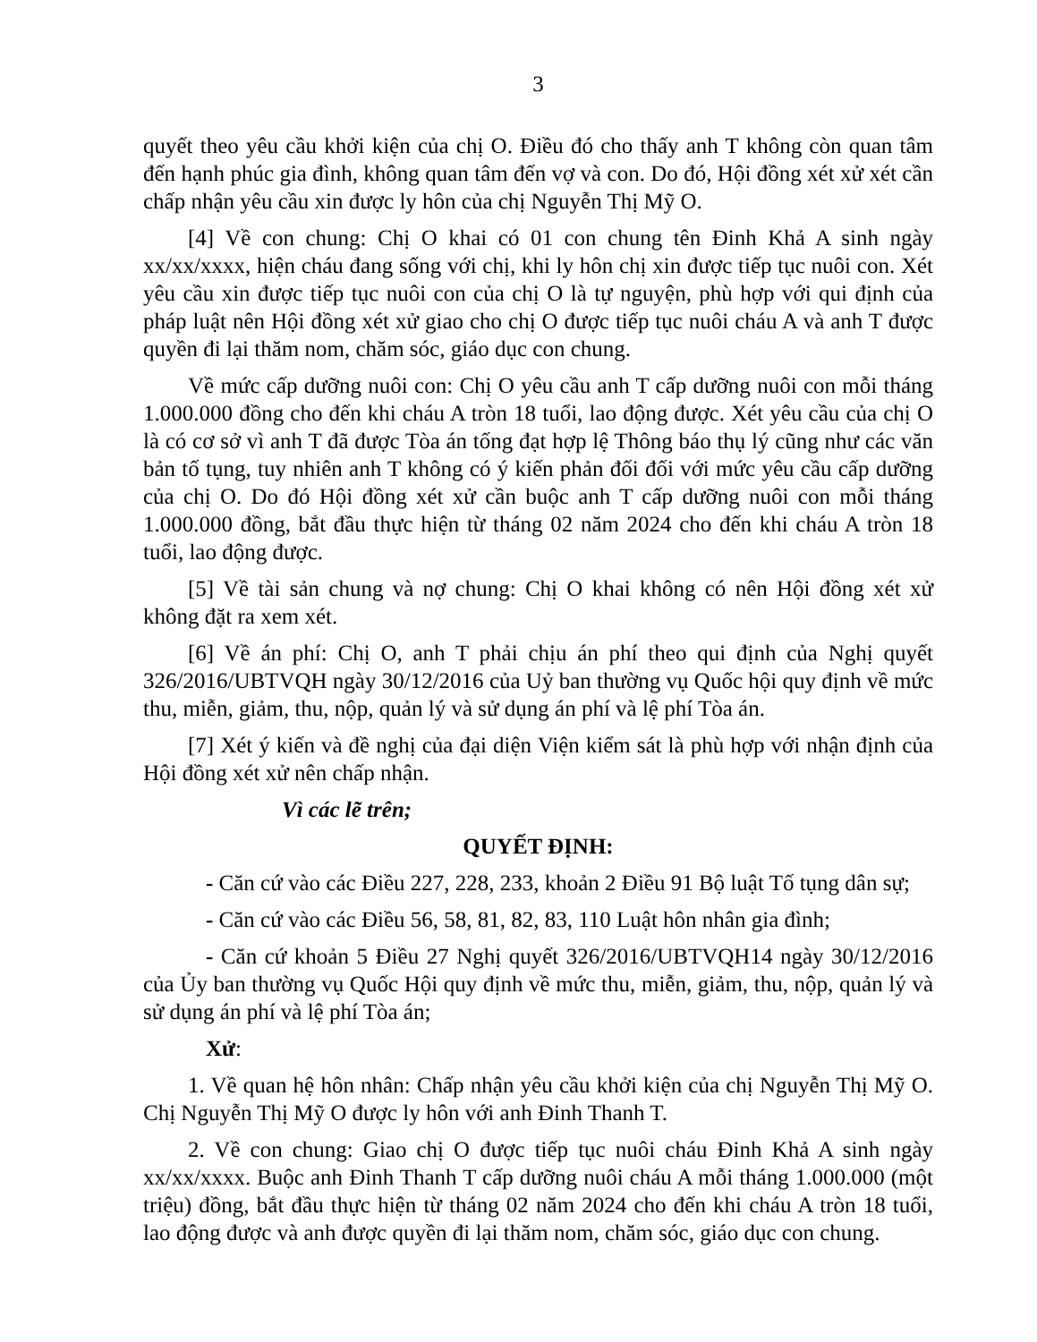3
quyết theo yêu cầu khởi kiện của chị O. Điều đó cho thấy anh T không còn quan tâm đến hạnh phúc gia đình, không quan tâm đến vợ và con. Do đó, Hội đồng xét xử xét cần chấp nhận yêu cầu xin được ly hôn của chị Nguyễn Thị Mỹ O.
[4] Về con chung: Chị O khai có 01 con chung tên Đinh Khả A sinh ngày xx/xx/xxxx, hiện cháu đang sống với chị, khi ly hôn chị xin được tiếp tục nuôi con. Xét yêu cầu xin được tiếp tục nuôi con của chị O là tự nguyện, phù hợp với qui định của pháp luật nên Hội đồng xét xử giao cho chị O được tiếp tục nuôi cháu A và anh T được quyền đi lại thăm nom, chăm sóc, giáo dục con chung.
Về mức cấp dưỡng nuôi con: Chị O yêu cầu anh T cấp dưỡng nuôi con mỗi tháng 1.000.000 đồng cho đến khi cháu A tròn 18 tuổi, lao động được. Xét yêu cầu của chị O là có cơ sở vì anh T đã được Tòa án tống đạt hợp lệ Thông báo thụ lý cũng như các văn bản tố tụng, tuy nhiên anh T không có ý kiến phản đối đối với mức yêu cầu cấp dưỡng của chị O. Do đó Hội đồng xét xử cần buộc anh T cấp dưỡng nuôi con mỗi tháng 1.000.000 đồng, bắt đầu thực hiện từ tháng 02 năm 2024 cho đến khi cháu A tròn 18 tuổi, lao động được.
[5] Về tài sản chung và nợ chung: Chị O khai không có nên Hội đồng xét xử không đặt ra xem xét.
[6] Về án phí: Chị O, anh T phải chịu án phí theo qui định của Nghị quyết 326/2016/UBTVQH ngày 30/12/2016 của Uỷ ban thường vụ Quốc hội quy định về mức thu, miễn, giảm, thu, nộp, quản lý và sử dụng án phí và lệ phí Tòa án.
[7] Xét ý kiến và đề nghị của đại diện Viện kiểm sát là phù hợp với nhận định của Hội đồng xét xử nên chấp nhận.
Vì các lẽ trên;
QUYẾT ĐỊNH:
- Căn cứ vào các Điều 227, 228, 233, khoản 2 Điều 91 Bộ luật Tố tụng dân sự;
- Căn cứ vào các Điều 56, 58, 81, 82, 83, 110 Luật hôn nhân gia đình;
- Căn cứ khoản 5 Điều 27 Nghị quyết 326/2016/UBTVQH14 ngày 30/12/2016 của Ủy ban thường vụ Quốc Hội quy định về mức thu, miễn, giảm, thu, nộp, quản lý và sử dụng án phí và lệ phí Tòa án;
Xử:
1. Về quan hệ hôn nhân: Chấp nhận yêu cầu khởi kiện của chị Nguyễn Thị Mỹ O. Chị Nguyễn Thị Mỹ O được ly hôn với anh Đinh Thanh T.
2. Về con chung: Giao chị O được tiếp tục nuôi cháu Đinh Khả A sinh ngày xx/xx/xxxx. Buộc anh Đinh Thanh T cấp dưỡng nuôi cháu A mỗi tháng 1.000.000 (một triệu) đồng, bắt đầu thực hiện từ tháng 02 năm 2024 cho đến khi cháu A tròn 18 tuổi, lao động được và anh được quyền đi lại thăm nom, chăm sóc, giáo dục con chung.